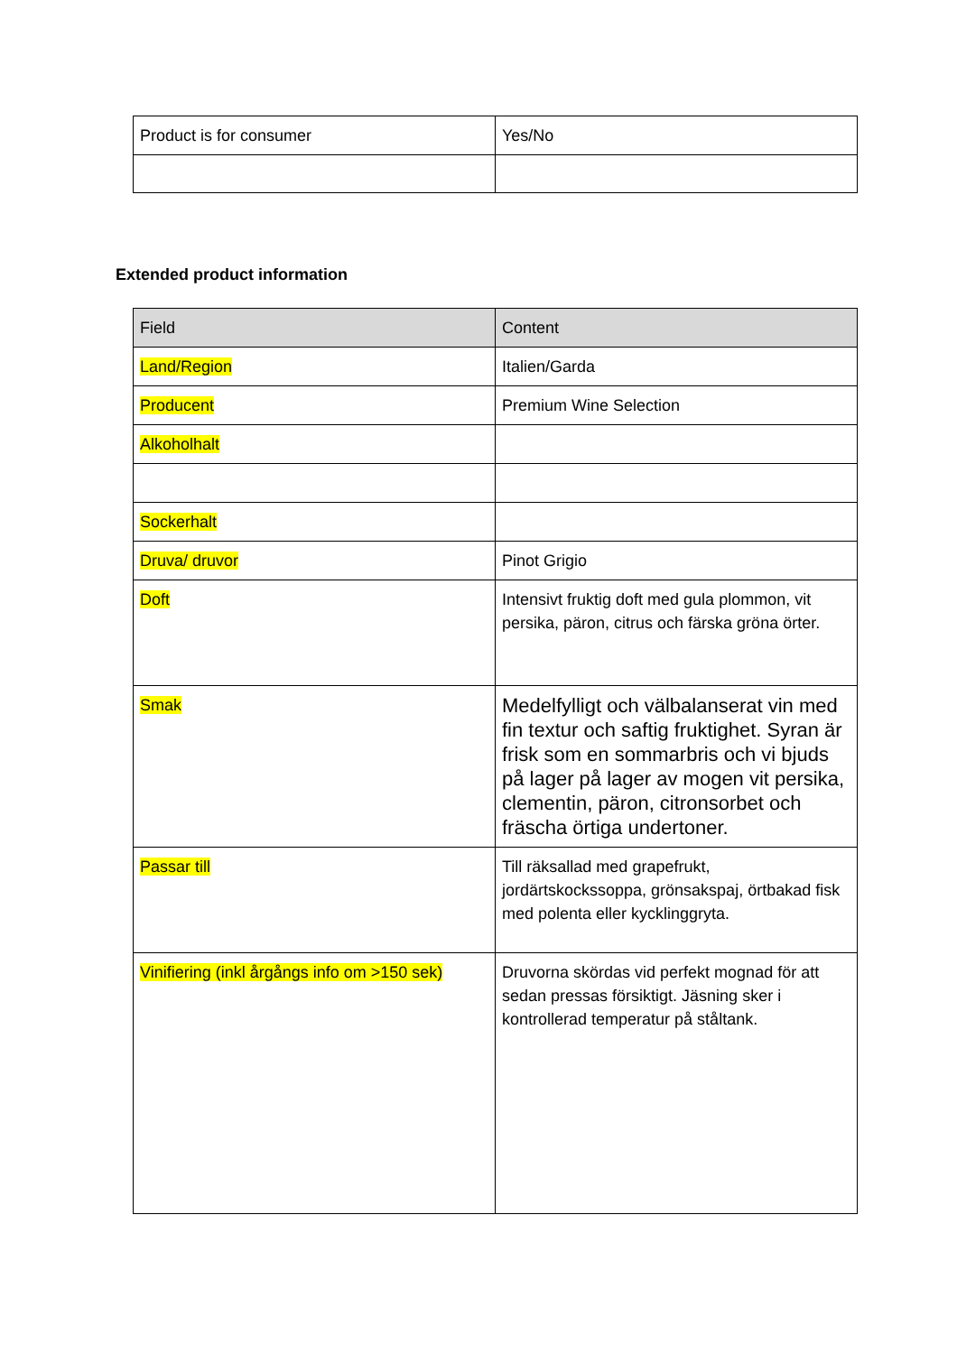| Product is for consumer | Yes/No |
Extended product information
| Field | Content |
| --- | --- |
| Land/Region | Italien/Garda |
| Producent | Premium Wine Selection |
| Alkoholhalt | |
| Sockerhalt | |
| Druva/ druvor | Pinot Grigio |
| Doft | Intensivt fruktig doft med gula plommon, vit persika, päron, citrus och färska gröna örter. |
| Smak | Medelfylligt och välbalanserat vin med fin textur och saftig fruktighet. Syran är frisk som en sommarbris och vi bjuds på lager på lager av mogen vit persika, clementin, päron, citronsorbet och fräscha örtiga undertoner. |
| Passar till | Till räksallad med grapefrukt, jordärtskockssoppa, grönsakspaj, örtbakad fisk med polenta eller kycklinggryta. |
| Vinifiering (inkl årgångs info om >150 sek) | Druvorna skördas vid perfekt mognad för att sedan pressas försiktigt. Jäsning sker i kontrollerad temperatur på ståltank. |